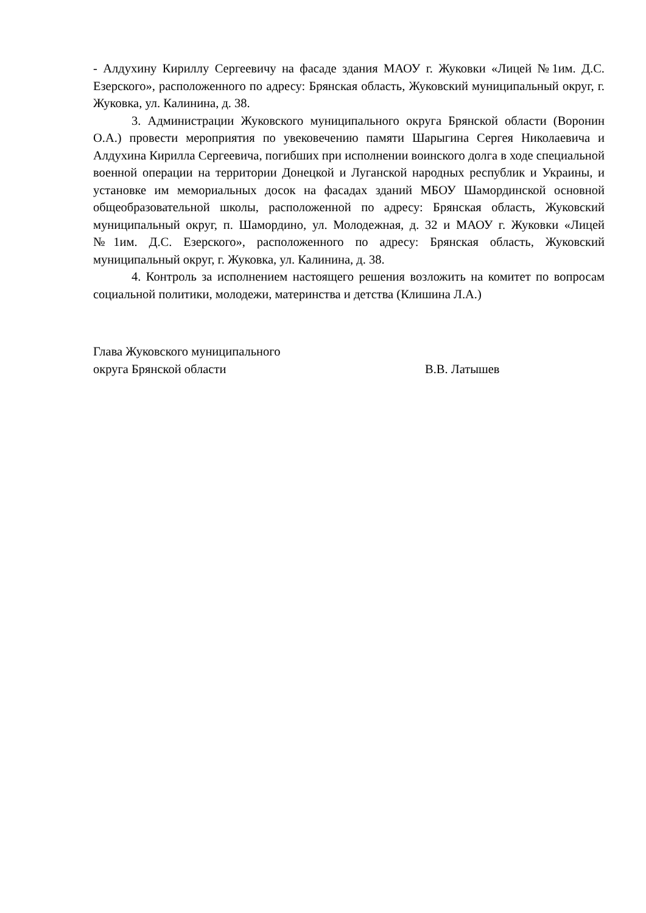- Алдухину Кириллу Сергеевичу на фасаде здания МАОУ г. Жуковки «Лицей №1им. Д.С. Езерского», расположенного по адресу: Брянская область, Жуковский муниципальный округ, г. Жуковка, ул. Калинина, д. 38.
3. Администрации Жуковского муниципального округа Брянской области (Воронин О.А.) провести мероприятия по увековечению памяти Шарыгина Сергея Николаевича и Алдухина Кирилла Сергеевича, погибших при исполнении воинского долга в ходе специальной военной операции на территории Донецкой и Луганской народных республик и Украины, и установке им мемориальных досок на фасадах зданий МБОУ Шамординской основной общеобразовательной школы, расположенной по адресу: Брянская область, Жуковский муниципальный округ, п. Шамордино, ул. Молодежная, д. 32 и МАОУ г. Жуковки «Лицей №1им. Д.С. Езерского», расположенного по адресу: Брянская область, Жуковский муниципальный округ, г. Жуковка, ул. Калинина, д. 38.
4. Контроль за исполнением настоящего решения возложить на комитет по вопросам социальной политики, молодежи, материнства и детства (Клишина Л.А.)
Глава Жуковского муниципального
округа Брянской области
В.В. Латышев